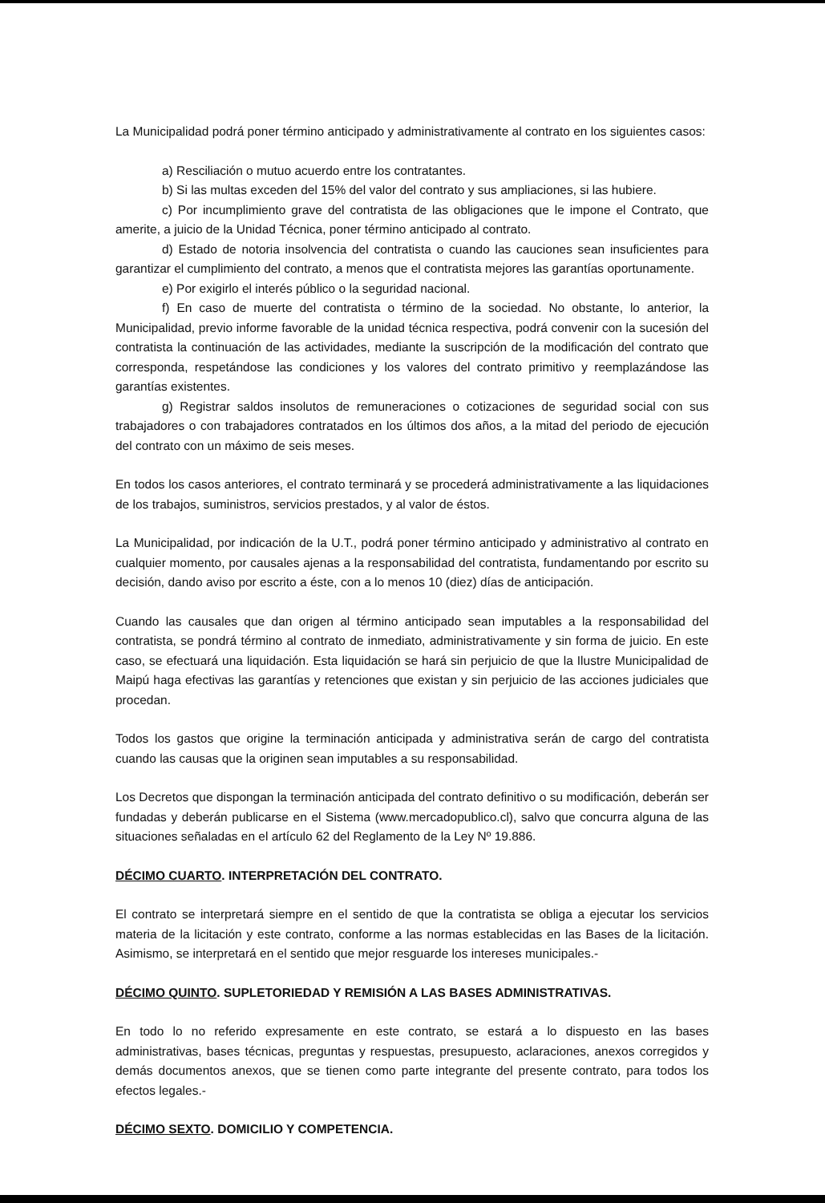La Municipalidad podrá poner término anticipado y administrativamente al contrato en los siguientes casos:
a) Resciliación o mutuo acuerdo entre los contratantes.
b) Si las multas exceden del 15% del valor del contrato y sus ampliaciones, si las hubiere.
c) Por incumplimiento grave del contratista de las obligaciones que le impone el Contrato, que amerite, a juicio de la Unidad Técnica, poner término anticipado al contrato.
d) Estado de notoria insolvencia del contratista o cuando las cauciones sean insuficientes para garantizar el cumplimiento del contrato, a menos que el contratista mejores las garantías oportunamente.
e) Por exigirlo el interés público o la seguridad nacional.
f) En caso de muerte del contratista o término de la sociedad. No obstante, lo anterior, la Municipalidad, previo informe favorable de la unidad técnica respectiva, podrá convenir con la sucesión del contratista la continuación de las actividades, mediante la suscripción de la modificación del contrato que corresponda, respetándose las condiciones y los valores del contrato primitivo y reemplazándose las garantías existentes.
g) Registrar saldos insolutos de remuneraciones o cotizaciones de seguridad social con sus trabajadores o con trabajadores contratados en los últimos dos años, a la mitad del periodo de ejecución del contrato con un máximo de seis meses.
En todos los casos anteriores, el contrato terminará y se procederá administrativamente a las liquidaciones de los trabajos, suministros, servicios prestados, y al valor de éstos.
La Municipalidad, por indicación de la U.T., podrá poner término anticipado y administrativo al contrato en cualquier momento, por causales ajenas a la responsabilidad del contratista, fundamentando por escrito su decisión, dando aviso por escrito a éste, con a lo menos 10 (diez) días de anticipación.
Cuando las causales que dan origen al término anticipado sean imputables a la responsabilidad del contratista, se pondrá término al contrato de inmediato, administrativamente y sin forma de juicio. En este caso, se efectuará una liquidación. Esta liquidación se hará sin perjuicio de que la Ilustre Municipalidad de Maipú haga efectivas las garantías y retenciones que existan y sin perjuicio de las acciones judiciales que procedan.
Todos los gastos que origine la terminación anticipada y administrativa serán de cargo del contratista cuando las causas que la originen sean imputables a su responsabilidad.
Los Decretos que dispongan la terminación anticipada del contrato definitivo o su modificación, deberán ser fundadas y deberán publicarse en el Sistema (www.mercadopublico.cl), salvo que concurra alguna de las situaciones señaladas en el artículo 62 del Reglamento de la Ley Nº 19.886.
DÉCIMO CUARTO. INTERPRETACIÓN DEL CONTRATO.
El contrato se interpretará siempre en el sentido de que la contratista se obliga a ejecutar los servicios materia de la licitación y este contrato, conforme a las normas establecidas en las Bases de la licitación. Asimismo, se interpretará en el sentido que mejor resguarde los intereses municipales.-
DÉCIMO QUINTO. SUPLETORIEDAD Y REMISIÓN A LAS BASES ADMINISTRATIVAS.
En todo lo no referido expresamente en este contrato, se estará a lo dispuesto en las bases administrativas, bases técnicas, preguntas y respuestas, presupuesto, aclaraciones, anexos corregidos y demás documentos anexos, que se tienen como parte integrante del presente contrato, para todos los efectos legales.-
DÉCIMO SEXTO. DOMICILIO Y COMPETENCIA.